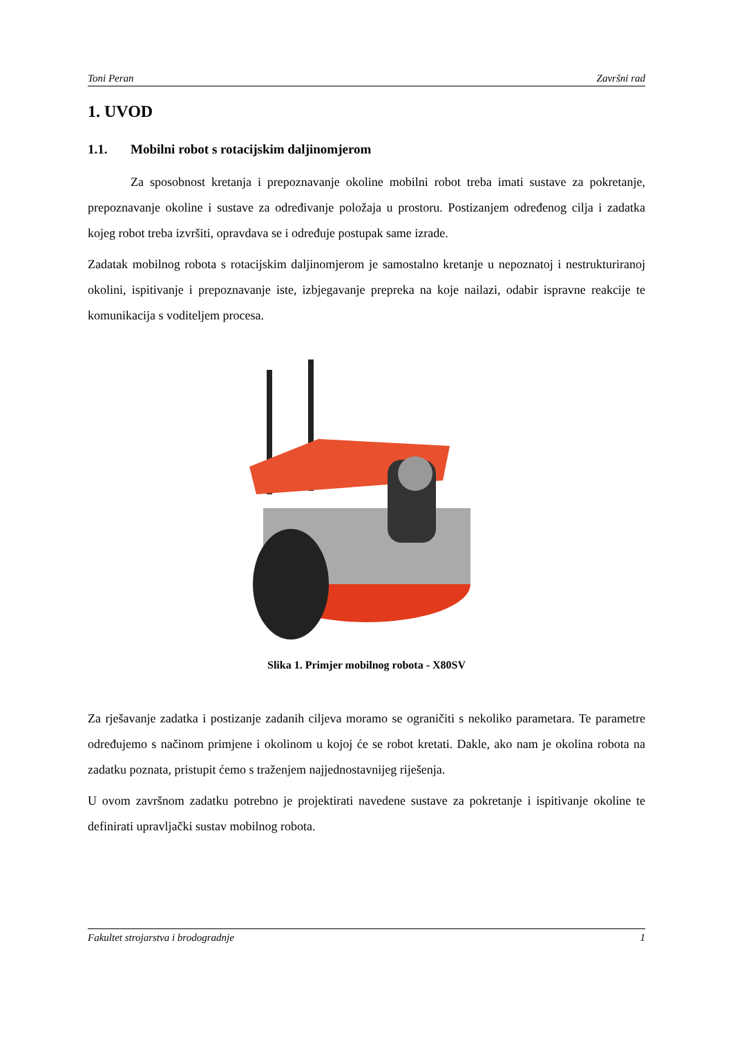Toni Peran Završni rad
1. UVOD
1.1. Mobilni robot s rotacijskim daljinomjerom
Za sposobnost kretanja i prepoznavanje okoline mobilni robot treba imati sustave za pokretanje, prepoznavanje okoline i sustave za određivanje položaja u prostoru. Postizanjem određenog cilja i zadatka kojeg robot treba izvršiti, opravdava se i određuje postupak same izrade.
Zadatak mobilnog robota s rotacijskim daljinomjerom je samostalno kretanje u nepoznatoj i nestrukturiranoj okolini, ispitivanje i prepoznavanje iste, izbjegavanje prepreka na koje nailazi, odabir ispravne reakcije te komunikacija s voditeljem procesa.
Slika 1. Primjer mobilnog robota - X80SV
Za rješavanje zadatka i postizanje zadanih ciljeva moramo se ograničiti s nekoliko parametara. Te parametre određujemo s načinom primjene i okolinom u kojoj će se robot kretati. Dakle, ako nam je okolina robota na zadatku poznata, pristupit ćemo s traženjem najjednostavnijeg riješenja.
U ovom završnom zadatku potrebno je projektirati navedene sustave za pokretanje i ispitivanje okoline te definirati upravljački sustav mobilnog robota.
Fakultet strojarstva i brodogradnje 1